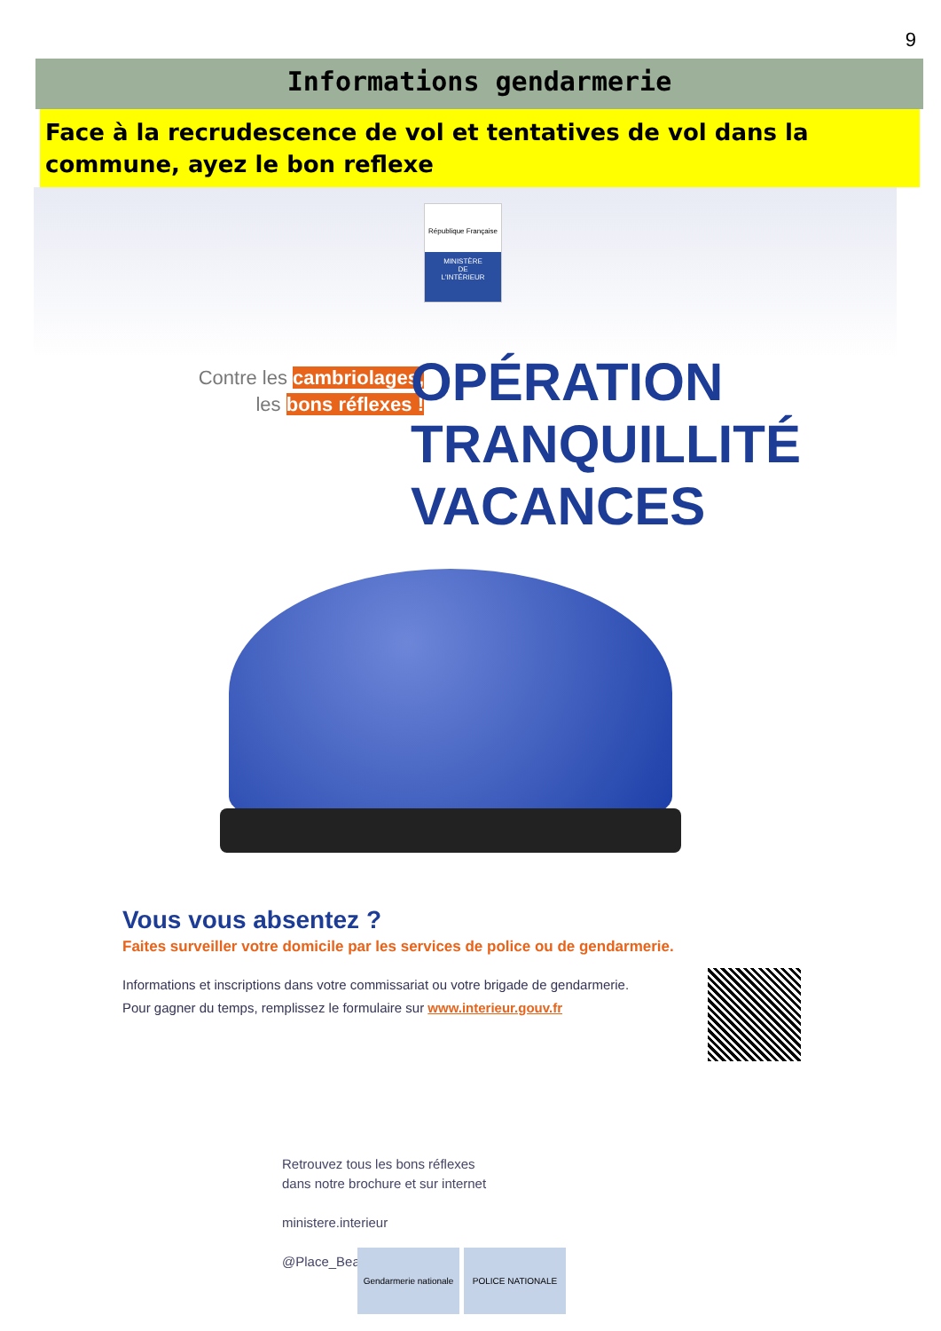9
Informations gendarmerie
Face à la recrudescence de vol et tentatives de vol dans la commune, ayez le bon reflexe
République Française
MINISTÈRE
DE
L'INTÉRIEUR
Contre les cambriolages,
les bons réflexes !
OPÉRATION
TRANQUILLITÉ
VACANCES
Vous vous absentez ?
Faites surveiller votre domicile par les services de police ou de gendarmerie.
Informations et inscriptions dans votre commissariat ou votre brigade de gendarmerie.
Pour gagner du temps, remplissez le formulaire sur www.interieur.gouv.fr
Retrouvez tous les bons réflexes
dans notre brochure et sur internet
ministere.interieur
@Place_Beauvau
Gendarmerie nationale
POLICE NATIONALE